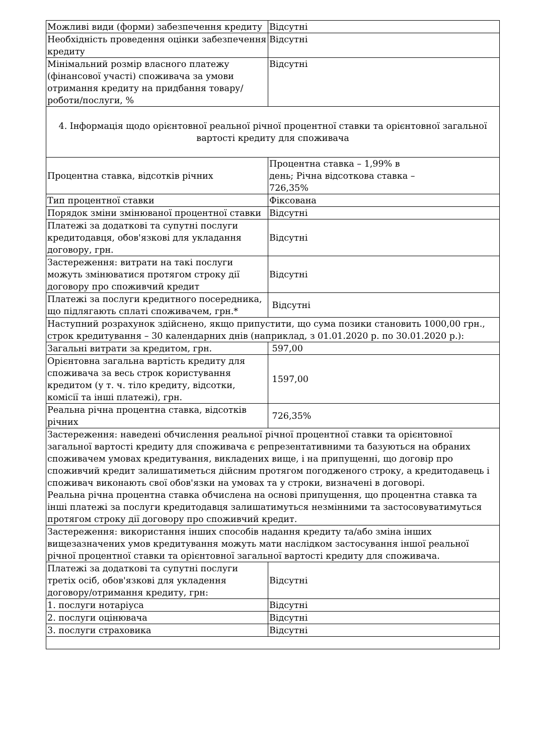| Можливі види (форми) забезпечення кредиту | Відсутні |
| Необхідність проведення оцінки забезпечення кредиту | Відсутні |
| Мінімальний розмір власного платежу (фінансової участі) споживача за умови отримання кредиту на придбання товару/роботи/послуги, % | Відсутні |
| 4. Інформація щодо орієнтовної реальної річної процентної ставки та орієнтовної загальної вартості кредиту для споживача | |
| Процентна ставка, відсотків річних | Процентна ставка – 1,99% в день; Річна відсоткова ставка – 726,35% |
| Тип процентної ставки | Фіксована |
| Порядок зміни змінюваної процентної ставки | Відсутні |
| Платежі за додаткові та супутні послуги кредитодавця, обов'язкові для укладання договору, грн. | Відсутні |
| Застереження: витрати на такі послуги можуть змінюватися протягом строку дії договору про споживчий кредит | Відсутні |
| Платежі за послуги кредитного посередника, що підлягають сплаті споживачем, грн.* | Відсутні |
| Наступний розрахунок здійснено, якщо припустити, що сума позики становить 1000,00 грн., строк кредитування – 30 календарних днів (наприклад, з 01.01.2020 р. по 30.01.2020 р.): | |
| Загальні витрати за кредитом, грн. | 597,00 |
| Орієнтовна загальна вартість кредиту для споживача за весь строк користування кредитом (у т. ч. тіло кредиту, відсотки, комісії та інші платежі), грн. | 1597,00 |
| Реальна річна процентна ставка, відсотків річних | 726,35% |
| Застереження: наведені обчислення реальної річної процентної ставки та орієнтовної загальної вартості кредиту для споживача є репрезентативними та базуються на обраних споживачем умовах кредитування, викладених вище, і на припущенні, що договір про споживчий кредит залишатиметься дійсним протягом погодженого строку, а кредитодавець і споживач виконають свої обов'язки на умовах та у строки, визначені в договорі. Реальна річна процентна ставка обчислена на основі припущення, що процентна ставка та інші платежі за послуги кредитодавця залишатимуться незмінними та застосовуватимуться протягом строку дії договору про споживчий кредит. | |
| Застереження: використання інших способів надання кредиту та/або зміна інших вищезазначених умов кредитування можуть мати наслідком застосування іншої реальної річної процентної ставки та орієнтовної загальної вартості кредиту для споживача. | |
| Платежі за додаткові та супутні послуги третіх осіб, обов'язкові для укладення договору/отримання кредиту, грн: | Відсутні |
| 1. послуги нотаріуса | Відсутні |
| 2. послуги оцінювача | Відсутні |
| 3. послуги страховика | Відсутні |